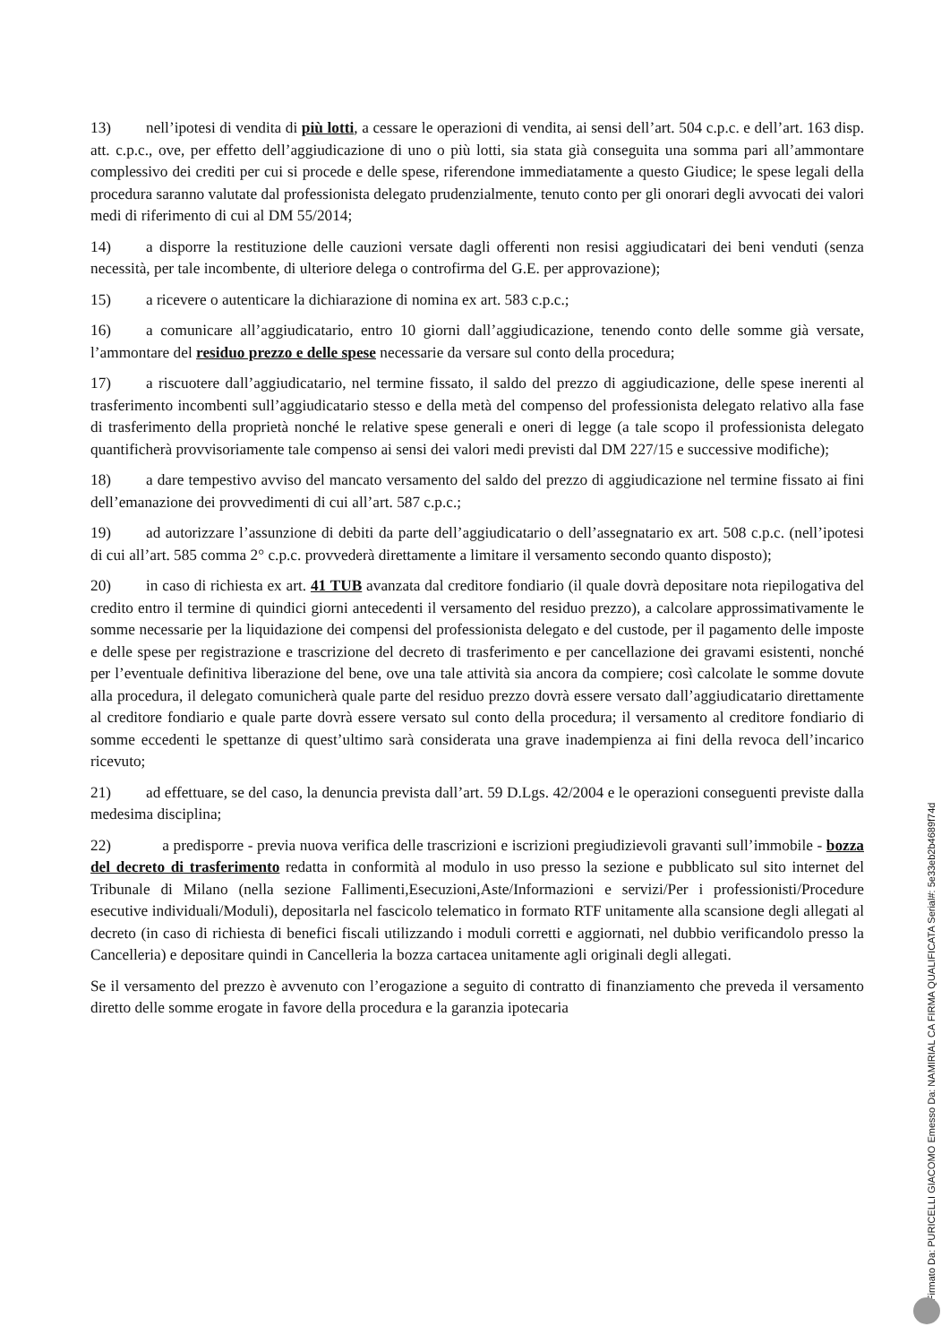13) nell’ipotesi di vendita di più lotti, a cessare le operazioni di vendita, ai sensi dell’art. 504 c.p.c. e dell’art. 163 disp. att. c.p.c., ove, per effetto dell’aggiudicazione di uno o più lotti, sia stata già conseguita una somma pari all’ammontare complessivo dei crediti per cui si procede e delle spese, riferendone immediatamente a questo Giudice; le spese legali della procedura saranno valutate dal professionista delegato prudenzialmente, tenuto conto per gli onorari degli avvocati dei valori medi di riferimento di cui al DM 55/2014;
14) a disporre la restituzione delle cauzioni versate dagli offerenti non resisi aggiudicatari dei beni venduti (senza necessità, per tale incombente, di ulteriore delega o controfirma del G.E. per approvazione);
15) a ricevere o autenticare la dichiarazione di nomina ex art. 583 c.p.c.;
16) a comunicare all’aggiudicatario, entro 10 giorni dall’aggiudicazione, tenendo conto delle somme già versate, l’ammontare del residuo prezzo e delle spese necessarie da versare sul conto della procedura;
17) a riscuotere dall’aggiudicatario, nel termine fissato, il saldo del prezzo di aggiudicazione, delle spese inerenti al trasferimento incombenti sull’aggiudicatario stesso e della metà del compenso del professionista delegato relativo alla fase di trasferimento della proprietà nonché le relative spese generali e oneri di legge (a tale scopo il professionista delegato quantificherà provvisoriamente tale compenso ai sensi dei valori medi previsti dal DM 227/15 e successive modifiche);
18) a dare tempestivo avviso del mancato versamento del saldo del prezzo di aggiudicazione nel termine fissato ai fini dell’emanazione dei provvedimenti di cui all’art. 587 c.p.c.;
19) ad autorizzare l’assunzione di debiti da parte dell’aggiudicatario o dell’assegnatario ex art. 508 c.p.c. (nell’ipotesi di cui all’art. 585 comma 2° c.p.c. provvederà direttamente a limitare il versamento secondo quanto disposto);
20) in caso di richiesta ex art. 41 TUB avanzata dal creditore fondiario (il quale dovrà depositare nota riepilogativa del credito entro il termine di quindici giorni antecedenti il versamento del residuo prezzo), a calcolare approssimativamente le somme necessarie per la liquidazione dei compensi del professionista delegato e del custode, per il pagamento delle imposte e delle spese per registrazione e trascrizione del decreto di trasferimento e per cancellazione dei gravami esistenti, nonché per l’eventuale definitiva liberazione del bene, ove una tale attività sia ancora da compiere; così calcolate le somme dovute alla procedura, il delegato comunicherà quale parte del residuo prezzo dovrà essere versato dall’aggiudicatario direttamente al creditore fondiario e quale parte dovrà essere versato sul conto della procedura; il versamento al creditore fondiario di somme eccedenti le spettanze di quest’ultimo sarà considerata una grave inadempienza ai fini della revoca dell’incarico ricevuto;
21) ad effettuare, se del caso, la denuncia prevista dall’art. 59 D.Lgs. 42/2004 e le operazioni conseguenti previste dalla medesima disciplina;
22) a predisporre - previa nuova verifica delle trascrizioni e iscrizioni pregiudizievoli gravanti sull’immobile - bozza del decreto di trasferimento redatta in conformità al modulo in uso presso la sezione e pubblicato sul sito internet del Tribunale di Milano (nella sezione Fallimenti,Esecuzioni,Aste/Informazioni e servizi/Per i professionisti/Procedure esecutive individuali/Moduli), depositarla nel fascicolo telematico in formato RTF unitamente alla scansione degli allegati al decreto (in caso di richiesta di benefici fiscali utilizzando i moduli corretti e aggiornati, nel dubbio verificandolo presso la Cancelleria) e depositare quindi in Cancelleria la bozza cartacea unitamente agli originali degli allegati.
Se il versamento del prezzo è avvenuto con l’erogazione a seguito di contratto di finanziamento che preveda il versamento diretto delle somme erogate in favore della procedura e la garanzia ipotecaria
Firmato Da: PURICELLI GIACOMO Emesso Da: NAMIRIAL CA FIRMA QUALIFICATA Serial#: 5e33eb2b4689f74d